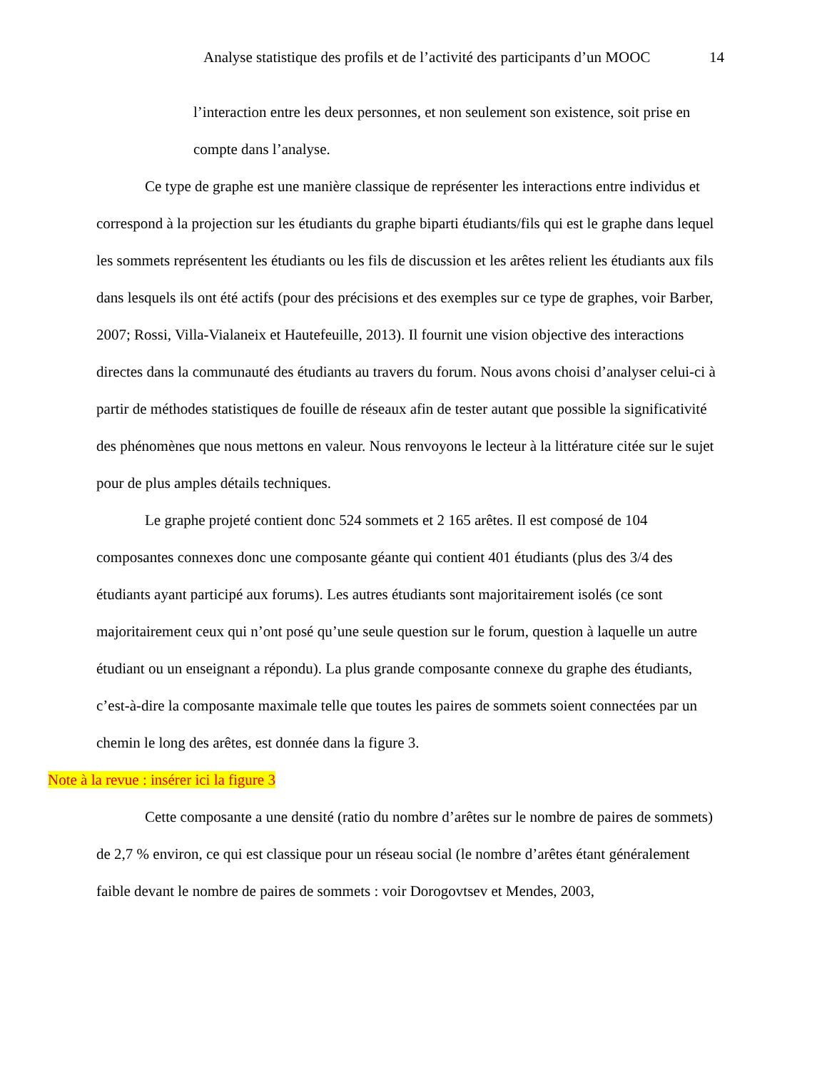Analyse statistique des profils et de l’activité des participants d’un MOOC 14
l’interaction entre les deux personnes, et non seulement son existence, soit prise en compte dans l’analyse.
Ce type de graphe est une manière classique de représenter les interactions entre individus et correspond à la projection sur les étudiants du graphe biparti étudiants/fils qui est le graphe dans lequel les sommets représentent les étudiants ou les fils de discussion et les arêtes relient les étudiants aux fils dans lesquels ils ont été actifs (pour des précisions et des exemples sur ce type de graphes, voir Barber, 2007; Rossi, Villa-Vialaneix et Hautefeuille, 2013). Il fournit une vision objective des interactions directes dans la communauté des étudiants au travers du forum. Nous avons choisi d’analyser celui-ci à partir de méthodes statistiques de fouille de réseaux afin de tester autant que possible la significativité des phénomènes que nous mettons en valeur. Nous renvoyons le lecteur à la littérature citée sur le sujet pour de plus amples détails techniques.
Le graphe projeté contient donc 524 sommets et 2 165 arêtes. Il est composé de 104 composantes connexes donc une composante géante qui contient 401 étudiants (plus des 3/4 des étudiants ayant participé aux forums). Les autres étudiants sont majoritairement isolés (ce sont majoritairement ceux qui n’ont posé qu’une seule question sur le forum, question à laquelle un autre étudiant ou un enseignant a répondu). La plus grande composante connexe du graphe des étudiants, c’est-à-dire la composante maximale telle que toutes les paires de sommets soient connectées par un chemin le long des arêtes, est donnée dans la figure 3.
Note à la revue : insérer ici la figure 3
Cette composante a une densité (ratio du nombre d’arêtes sur le nombre de paires de sommets) de 2,7 % environ, ce qui est classique pour un réseau social (le nombre d’arêtes étant généralement faible devant le nombre de paires de sommets : voir Dorogovtsev et Mendes, 2003,